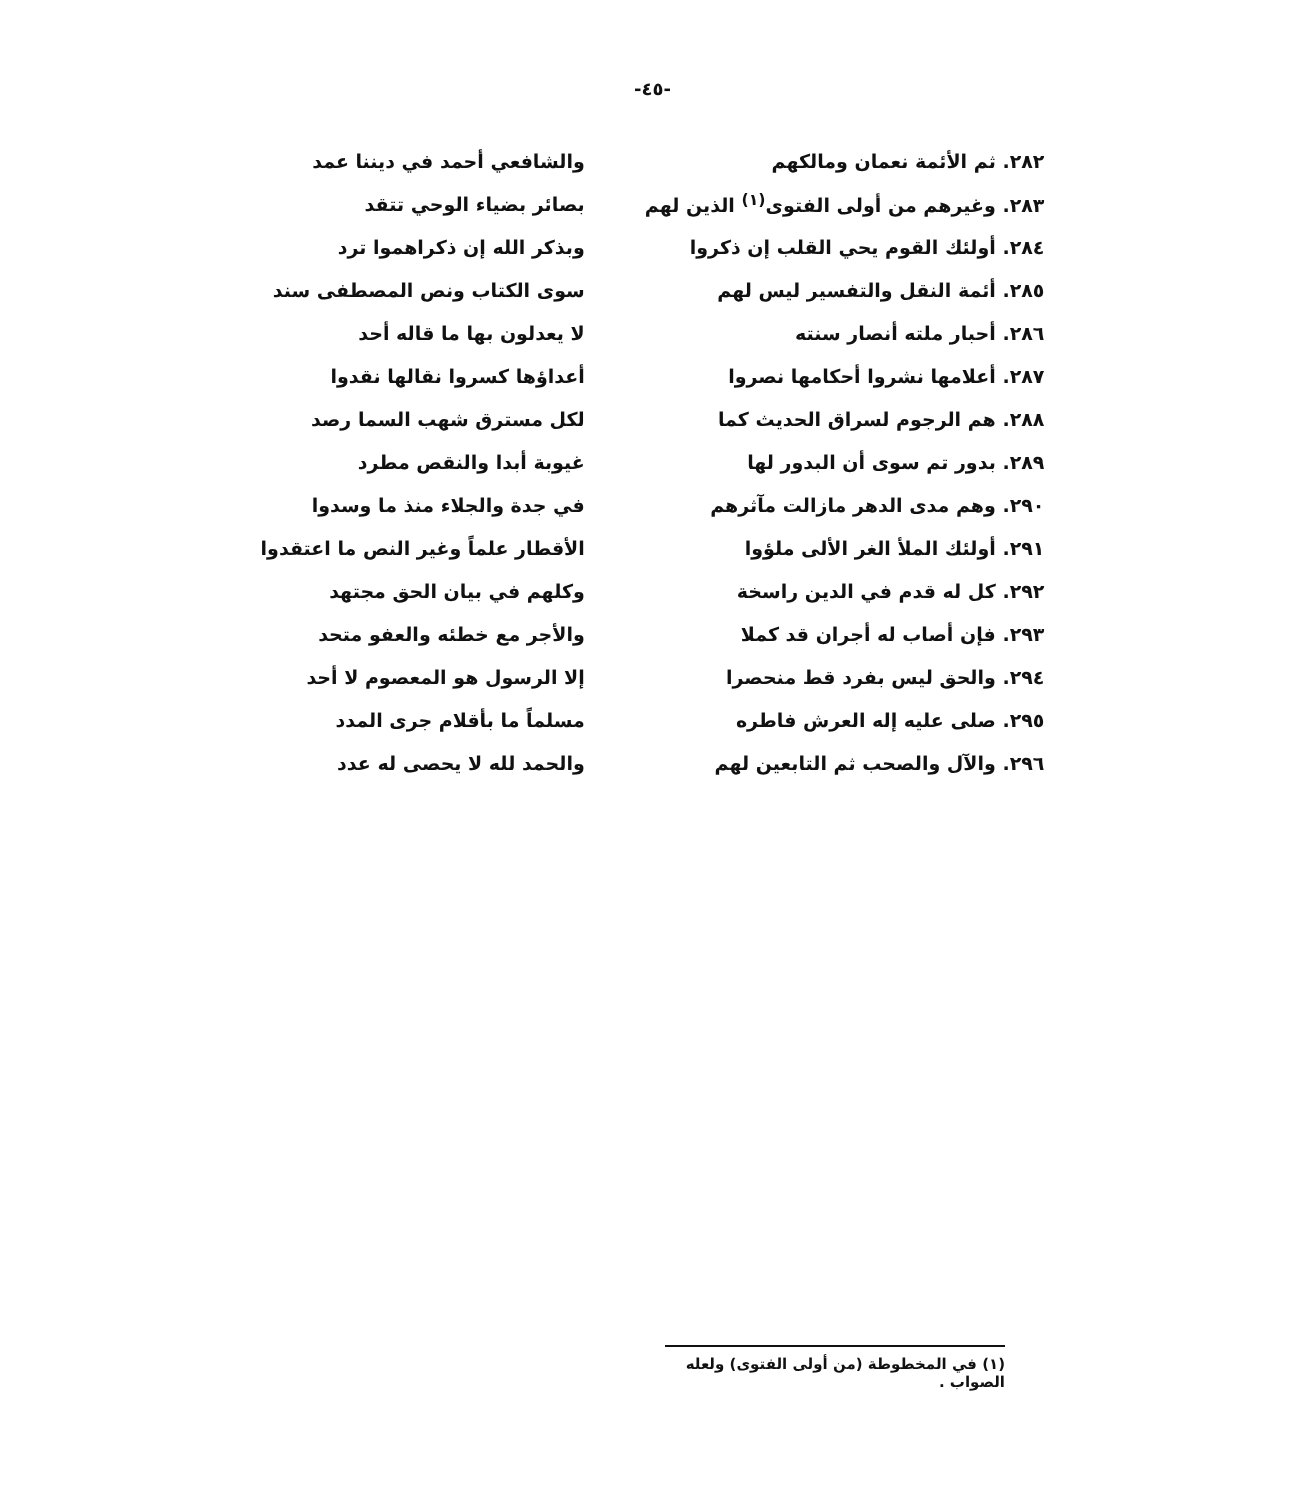-٤٥-
| ٢٨٢. ثم الأئمة نعمان ومالكهم | والشافعي أحمد في ديننا عمد |
| ٢٨٣. وغيرهم من أولى الفتوى<sup>(١)</sup> الذين لهم | بصائر بضياء الوحي تتقد |
| ٢٨٤. أولئك القوم يحي القلب إن ذكروا | وبذكر الله إن ذكراهموا ترد |
| ٢٨٥. أئمة النقل والتفسير ليس لهم | سوى الكتاب ونص المصطفى سند |
| ٢٨٦. أحبار ملته أنصار سنته | لا يعدلون بها ما قاله أحد |
| ٢٨٧. أعلامها نشروا أحكامها نصروا | أعداؤها كسروا نقالها نقدوا |
| ٢٨٨. هم الرجوم لسراق الحديث كما | لكل مسترق شهب السما رصد |
| ٢٨٩. بدور تم سوى أن البدور لها | غيوبة أبدا والنقص مطرد |
| ٢٩٠. وهم مدى الدهر مازالت مآثرهم | في جدة والجلاء منذ ما وسدوا |
| ٢٩١. أولئك الملأ الغر الألى ملؤوا | الأقطار علماً وغير النص ما اعتقدوا |
| ٢٩٢. كل له قدم في الدين راسخة | وكلهم في بيان الحق مجتهد |
| ٢٩٣. فإن أصاب له أجران قد كملا | والأجر مع خطئه والعفو متحد |
| ٢٩٤. والحق ليس بفرد قط منحصرا | إلا الرسول هو المعصوم لا أحد |
| ٢٩٥. صلى عليه إله العرش فاطره | مسلماً ما بأقلام جرى المدد |
| ٢٩٦. والآل والصحب ثم التابعين لهم | والحمد لله لا يحصى له عدد |
(١) في المخطوطة (من أولى الفتوى) ولعله الصواب .